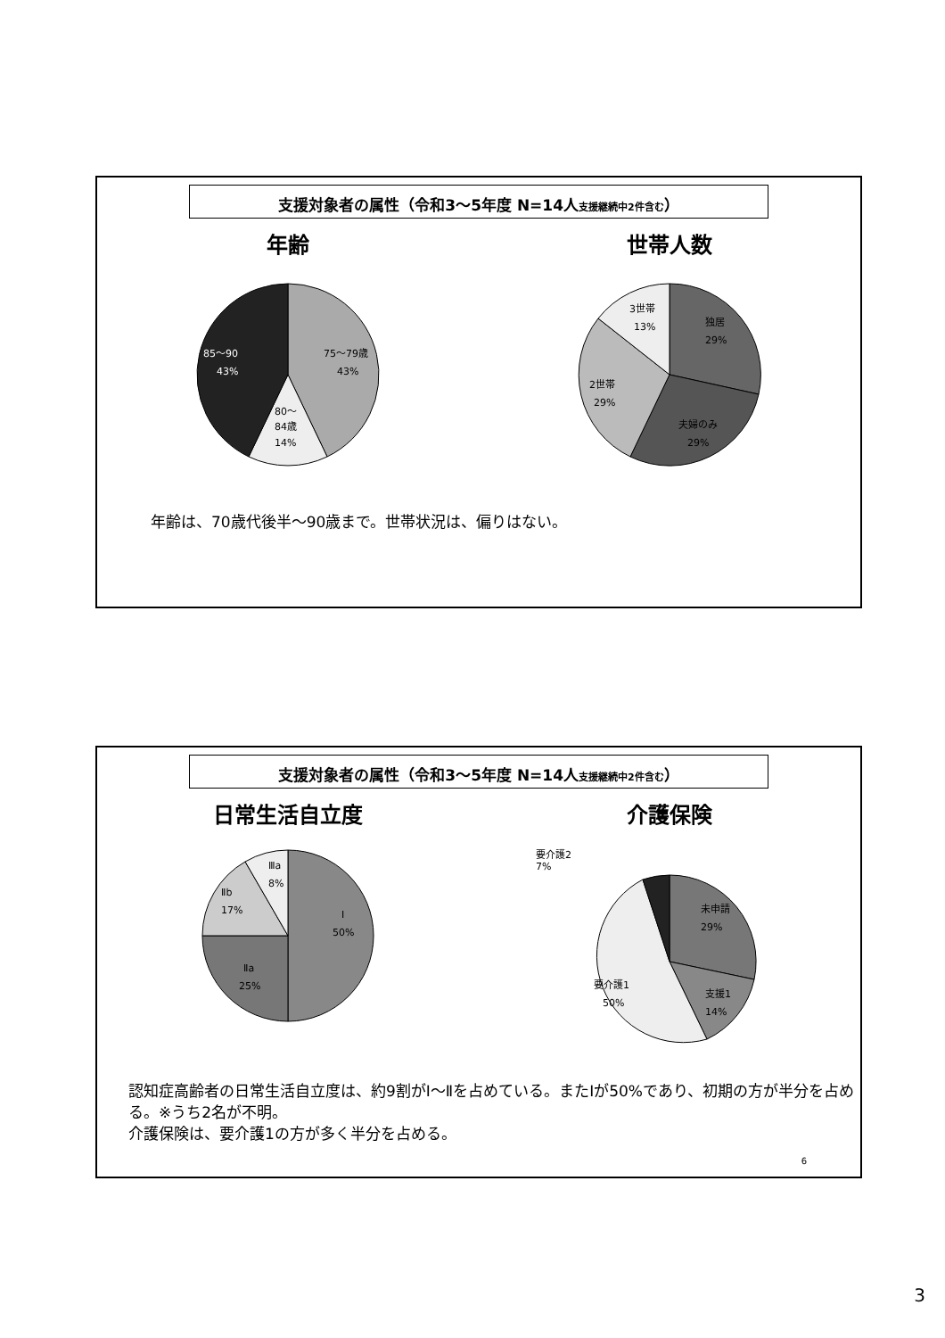支援対象者の属性（令和3〜5年度 N=14人支援継続中2件含む）
年齢
75〜79歳
43%
80〜
84歳
14%
85〜90
43%
世帯人数
3世帯
13%
独居
29%
2世帯
29%
夫婦のみ
29%
年齢は、70歳代後半〜90歳まで。世帯状況は、偏りはない。
支援対象者の属性（令和3〜5年度 N=14人支援継続中2件含む）
日常生活自立度
Ⅰ
50%
Ⅱa
25%
Ⅱb
17%
Ⅲa
8%
介護保険
要介護2
7%
未申請
29%
支援1
14%
要介護1
50%
認知症高齢者の日常生活自立度は、約9割がⅠ〜Ⅱを占めている。またⅠが50%であり、初期の方が半分を占める。※うち2名が不明。
介護保険は、要介護1の方が多く半分を占める。
6
3